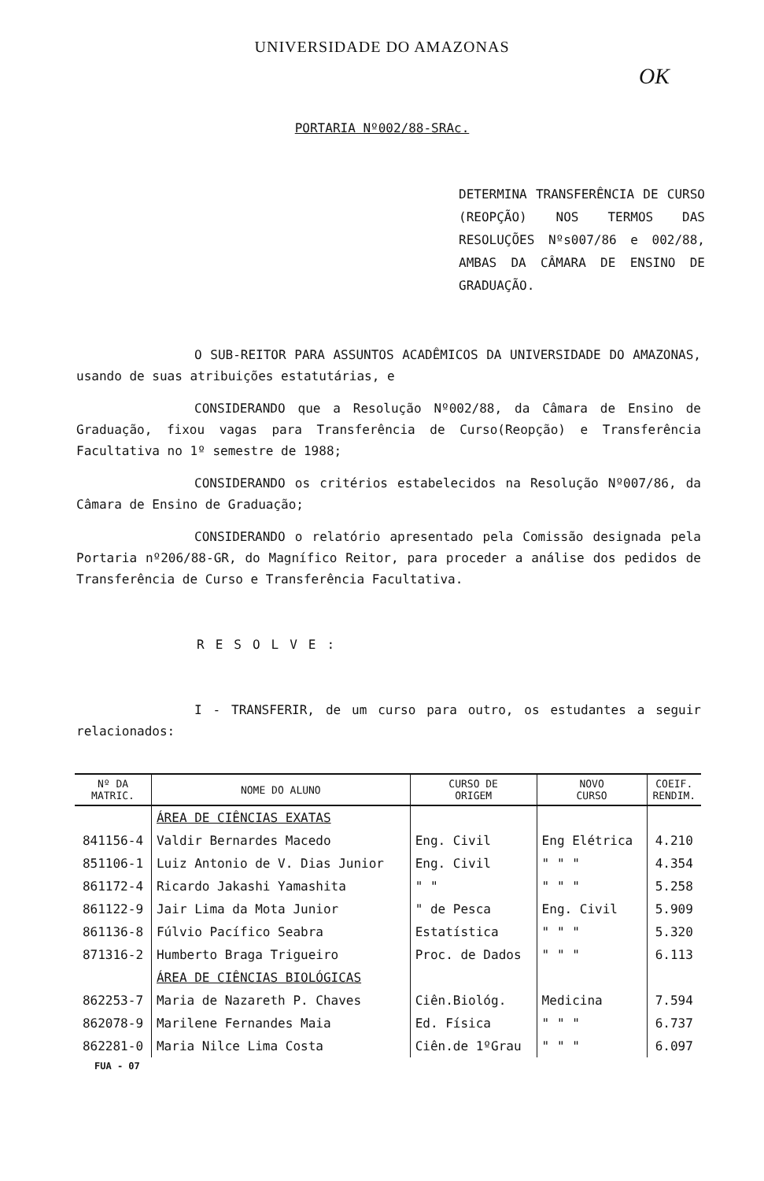UNIVERSIDADE DO AMAZONAS
OK
PORTARIA Nº002/88-SRAc.
DETERMINA TRANSFERÊNCIA DE CURSO (REOPÇÃO) NOS TERMOS DAS RESOLUÇÕES Nºs007/86 e 002/88, AMBAS DA CÂMARA DE ENSINO DE GRADUAÇÃO.
O SUB-REITOR PARA ASSUNTOS ACADÊMICOS DA UNIVERSIDADE DO AMAZONAS, usando de suas atribuições estatutárias, e
CONSIDERANDO que a Resolução Nº002/88, da Câmara de Ensino de Graduação, fixou vagas para Transferência de Curso(Reopção) e Transferência Facultativa no 1º semestre de 1988;
CONSIDERANDO os critérios estabelecidos na Resolução Nº007/86, da Câmara de Ensino de Graduação;
CONSIDERANDO o relatório apresentado pela Comissão designada pela Portaria nº206/88-GR, do Magnífico Reitor, para proceder a análise dos pedidos de Transferência de Curso e Transferência Facultativa.
RESOLVE:
I - TRANSFERIR, de um curso para outro, os estudantes a seguir relacionados:
| Nº DA MATRIC. | NOME DO ALUNO | CURSO DE ORIGEM | NOVO CURSO | COEIF. RENDIM. |
| --- | --- | --- | --- | --- |
| | ÁREA DE CIÊNCIAS EXATAS | | | |
| 841156-4 | Valdir Bernardes Macedo | Eng. Civil | Eng Elétrica | 4.210 |
| 851106-1 | Luiz Antonio de V. Dias Junior | Eng. Civil | " " " | 4.354 |
| 861172-4 | Ricardo Jakashi Yamashita | " " | " " " | 5.258 |
| 861122-9 | Jair Lima da Mota Junior | " de Pesca | Eng. Civil | 5.909 |
| 861136-8 | Fúlvio Pacífico Seabra | Estatística | " " " | 5.320 |
| 871316-2 | Humberto Braga Trigueiro | Proc. de Dados | " " " | 6.113 |
| | ÁREA DE CIÊNCIAS BIOLÓGICAS | | | |
| 862253-7 | Maria de Nazareth P. Chaves | Ciên.Biológ. | Medicina | 7.594 |
| 862078-9 | Marilene Fernandes Maia | Ed. Física | " " " | 6.737 |
| 862281-0 | Maria Nilce Lima Costa | Ciên.de 1ºGrau | " " " | 6.097 |
FUA - 07